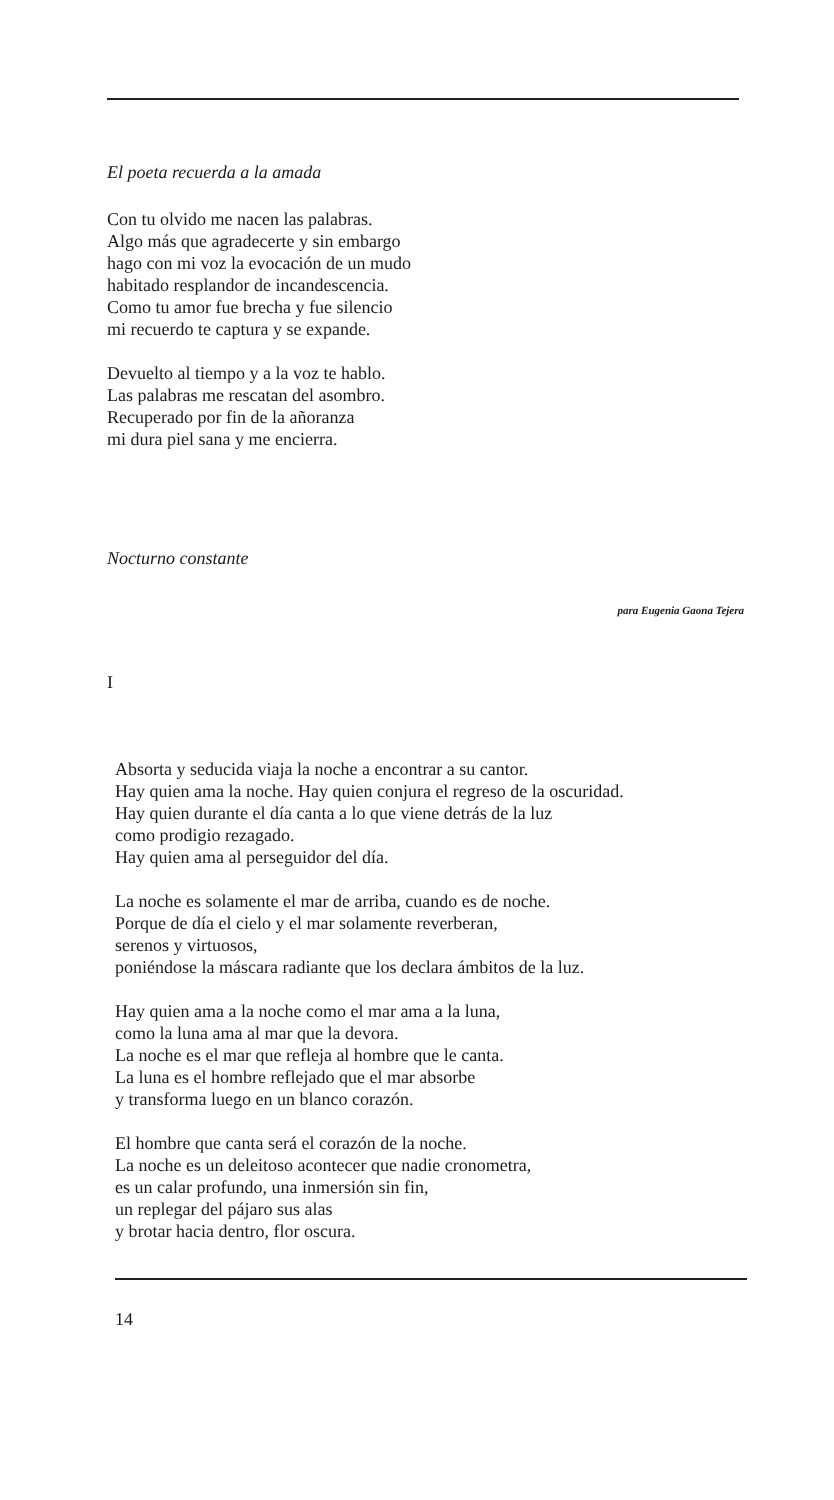El poeta recuerda a la amada
Con tu olvido me nacen las palabras.
Algo más que agradecerte y sin embargo
hago con mi voz la evocación de un mudo
habitado resplandor de incandescencia.
Como tu amor fue brecha y fue silencio
mi recuerdo te captura y se expande.
Devuelto al tiempo y a la voz te hablo.
Las palabras me rescatan del asombro.
Recuperado por fin de la añoranza
mi dura piel sana y me encierra.
Nocturno constante
para Eugenia Gaona Tejera
I
Absorta y seducida viaja la noche a encontrar a su cantor.
Hay quien ama la noche. Hay quien conjura el regreso de la oscuridad.
Hay quien durante el día canta a lo que viene detrás de la luz
como prodigio rezagado.
Hay quien ama al perseguidor del día.
La noche es solamente el mar de arriba, cuando es de noche.
Porque de día el cielo y el mar solamente reverberan,
serenos y virtuosos,
poniéndose la máscara radiante que los declara ámbitos de la luz.
Hay quien ama a la noche como el mar ama a la luna,
como la luna ama al mar que la devora.
La noche es el mar que refleja al hombre que le canta.
La luna es el hombre reflejado que el mar absorbe
y transforma luego en un blanco corazón.
El hombre que canta será el corazón de la noche.
La noche es un deleitoso acontecer que nadie cronometra,
es un calar profundo, una inmersión sin fin,
un replegar del pájaro sus alas
y brotar hacia dentro, flor oscura.
14